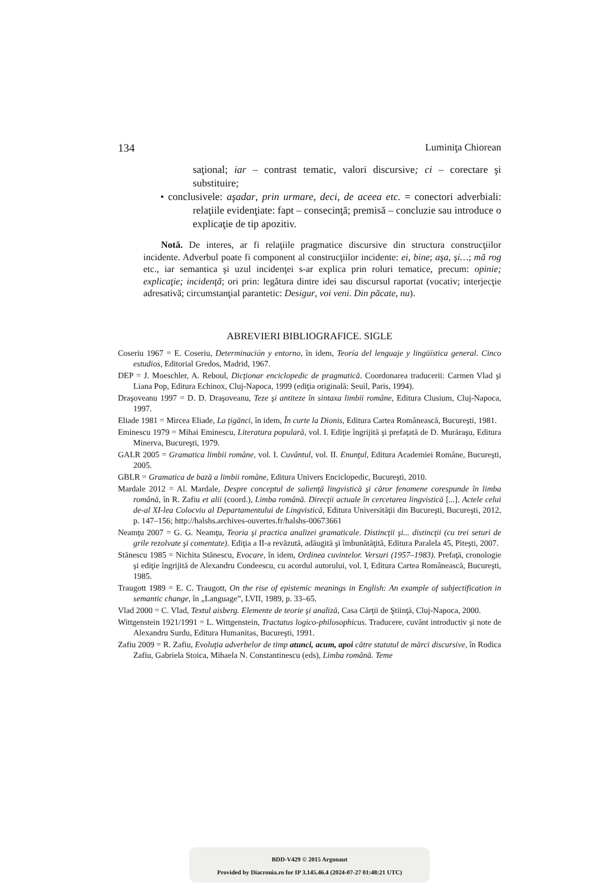134 Luminiţa Chiorean
saţional; iar – contrast tematic, valori discursive; ci – corectare şi substituire;
• conclusivele: aşadar, prin urmare, deci, de aceea etc. = conectori adverbiali: relaţiile evidenţiate: fapt – consecinţă; premisă – concluzie sau introduce o explicaţie de tip apozitiv.
Notă. De interes, ar fi relaţiile pragmatice discursive din structura construcţiilor incidente. Adverbul poate fi component al construcţiilor incidente: ei, bine; aşa, şi…; mă rog etc., iar semantica şi uzul incidenţei s-ar explica prin roluri tematice, precum: opinie; explicaţie; incidenţă; ori prin: legătura dintre idei sau discursul raportat (vocativ; interjecţie adresativă; circumstanţial parantetic: Desigur, voi veni. Din păcate, nu).
ABREVIERI BIBLIOGRAFICE. SIGLE
Coseriu 1967 = E. Coseriu, Determinación y entorno, în idem, Teoría del lenguaje y lingüística general. Cinco estudios, Editorial Gredos, Madrid, 1967.
DEP = J. Moeschler, A. Reboul, Dicţionar enciclopedic de pragmatică. Coordonarea traducerii: Carmen Vlad şi Liana Pop, Editura Echinox, Cluj-Napoca, 1999 (ediţia originală: Seuil, Paris, 1994).
Draşoveanu 1997 = D. D. Draşoveanu, Teze şi antiteze în sintaxa limbii române, Editura Clusium, Cluj-Napoca, 1997.
Eliade 1981 = Mircea Eliade, La ţigănci, în idem, În curte la Dionis, Editura Cartea Românească, Bucureşti, 1981.
Eminescu 1979 = Mihai Eminescu, Literatura populară, vol. I. Ediţie îngrijită şi prefaţată de D. Murăraşu, Editura Minerva, Bucureşti, 1979.
GALR 2005 = Gramatica limbii române, vol. I. Cuvântul, vol. II. Enunţul, Editura Academiei Române, Bucureşti, 2005.
GBLR = Gramatica de bază a limbii române, Editura Univers Enciclopedic, Bucureşti, 2010.
Mardale 2012 = Al. Mardale, Despre conceptul de salienţă lingvistică şi căror fenomene corespunde în limba română, în R. Zafiu et alii (coord.), Limba română. Direcţii actuale în cercetarea lingvistică [...]. Actele celui de-al XI-lea Colocviu al Departamentului de Lingvistică, Editura Universităţii din Bucureşti, Bucureşti, 2012, p. 147–156; http://halshs.archives-ouvertes.fr/halshs-00673661
Neamţu 2007 = G. G. Neamţu, Teoria şi practica analizei gramaticale. Distincţii şi... distincţii (cu trei seturi de grile rezolvate şi comentate). Ediţia a II-a revăzută, adăugită şi îmbunătăţită, Editura Paralela 45, Piteşti, 2007.
Stănescu 1985 = Nichita Stănescu, Evocare, în idem, Ordinea cuvintelor. Versuri (1957–1983). Prefaţă, cronologie şi ediţie îngrijită de Alexandru Condeescu, cu acordul autorului, vol. I, Editura Cartea Românească, Bucureşti, 1985.
Traugott 1989 = E. C. Traugott, On the rise of epistemic meanings in English: An example of subjectification in semantic change, în „Language”, LVII, 1989, p. 33–65.
Vlad 2000 = C. Vlad, Textul aisberg. Elemente de teorie şi analiză, Casa Cărţii de Ştiinţă, Cluj-Napoca, 2000.
Wittgenstein 1921/1991 = L. Wittgenstein, Tractatus logico-philosophicus. Traducere, cuvânt introductiv şi note de Alexandru Surdu, Editura Humanitas, Bucureşti, 1991.
Zafiu 2009 = R. Zafiu, Evoluţia adverbelor de timp atunci, acum, apoi către statutul de mărci discursive, în Rodica Zafiu, Gabriela Stoica, Mihaela N. Constantinescu (eds), Limba română. Teme
BDD-V429 © 2015 Argonaut
Provided by Diacronia.ro for IP 3.145.46.4 (2024-07-27 01:48:21 UTC)